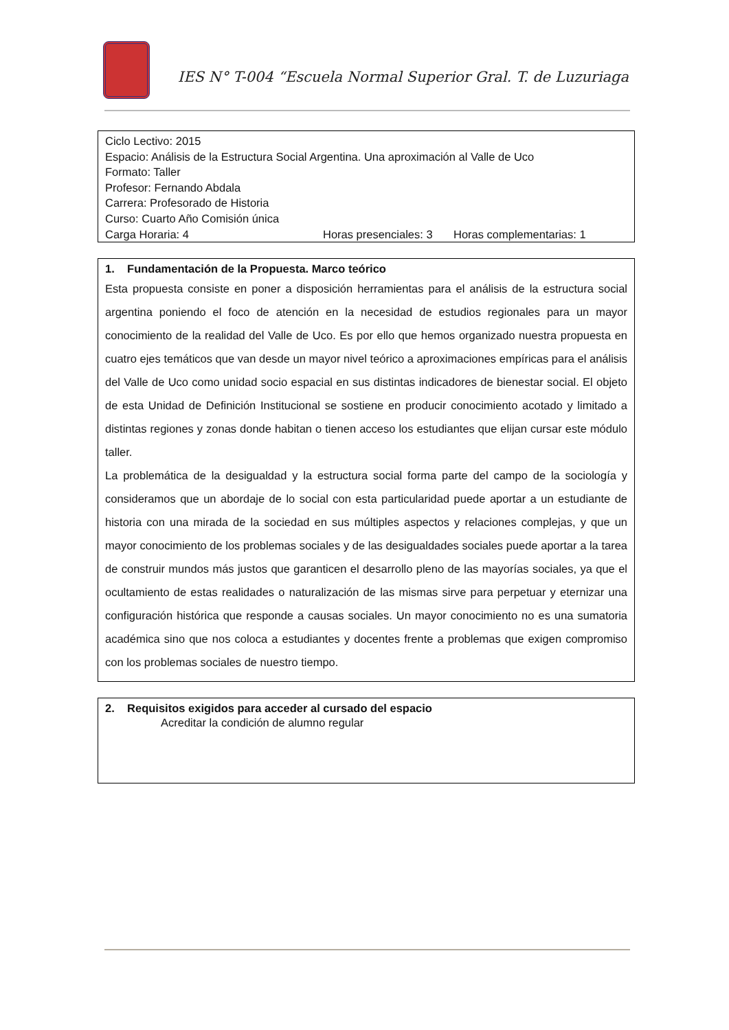IES N° T-004 “Escuela Normal Superior Gral. T. de Luzuriaga
Ciclo Lectivo: 2015
Espacio: Análisis de la Estructura Social Argentina. Una aproximación al Valle de Uco
Formato: Taller
Profesor: Fernando Abdala
Carrera: Profesorado de Historia
Curso: Cuarto Año Comisión única
Carga Horaria: 4 Horas presenciales: 3 Horas complementarias: 1
1. Fundamentación de la Propuesta. Marco teórico
Esta propuesta consiste en poner a disposición herramientas para el análisis de la estructura social argentina poniendo el foco de atención en la necesidad de estudios regionales para un mayor conocimiento de la realidad del Valle de Uco. Es por ello que hemos organizado nuestra propuesta en cuatro ejes temáticos que van desde un mayor nivel teórico a aproximaciones empíricas para el análisis del Valle de Uco como unidad socio espacial en sus distintas indicadores de bienestar social. El objeto de esta Unidad de Definición Institucional se sostiene en producir conocimiento acotado y limitado a distintas regiones y zonas donde habitan o tienen acceso los estudiantes que elijan cursar este módulo taller.
La problemática de la desigualdad y la estructura social forma parte del campo de la sociología y consideramos que un abordaje de lo social con esta particularidad puede aportar a un estudiante de historia con una mirada de la sociedad en sus múltiples aspectos y relaciones complejas, y que un mayor conocimiento de los problemas sociales y de las desigualdades sociales puede aportar a la tarea de construir mundos más justos que garanticen el desarrollo pleno de las mayorías sociales, ya que el ocultamiento de estas realidades o naturalización de las mismas sirve para perpetuar y eternizar una configuración histórica que responde a causas sociales. Un mayor conocimiento no es una sumatoria académica sino que nos coloca a estudiantes y docentes frente a problemas que exigen compromiso con los problemas sociales de nuestro tiempo.
2. Requisitos exigidos para acceder al cursado del espacio
Acreditar la condición de alumno regular